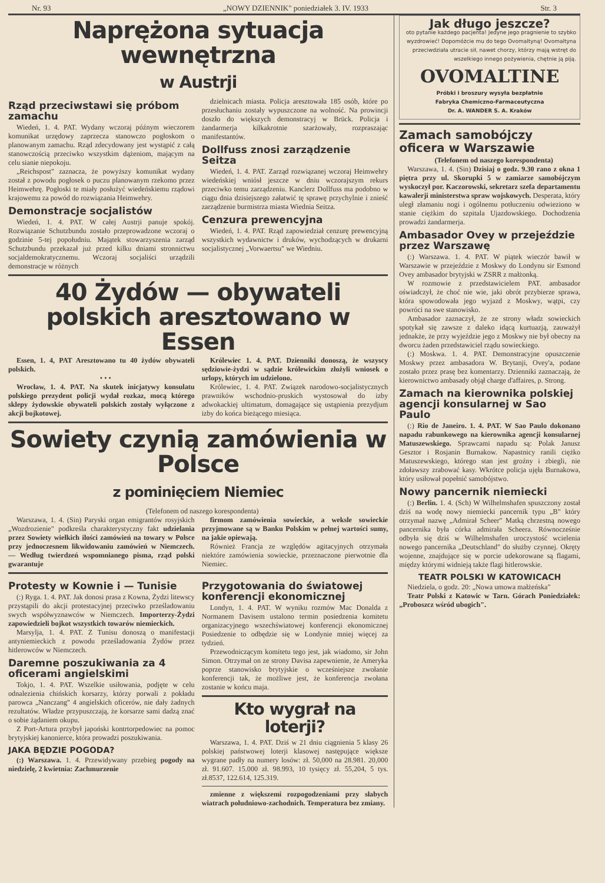Nr. 93 „NOWY DZIENNIK" poniedziałek 3. IV. 1933 Str. 3
Naprężona sytuacja wewnętrzna
w Austrji
Rząd przeciwstawi się próbom zamachu
Wiedeń, 1. 4. PAT. Wydany wczoraj późnym wieczorem komunikat urzędowy zaprzecza stanowczo pogłoskom o planowanym zamachu. Rząd zdecydowany jest wystąpić z całą stanowczością przeciwko wszystkim dążeniom, mającym na celu sianie niepokoju.
„Reichspost" zaznacza, że powyższy komunikat wydany został z powodu pogłosek o puczu planowanym rzekomo przez Heimwehrę. Pogłoski te miały posłużyć wiedeńskiemu rządowi krajowemu za powód do rozwiązania Heimwehry.
Demonstracje socjalistów
Wiedeń, 1. 4. PAT. W całej Austrji panuje spokój. Rozwiązanie Schutzbundu zostało przeprowadzone wczoraj o godzinie 5-tej popołudniu. Majątek stowarzyszenia zarząd Schutzbundu przekazał już przed kilku dniami stronnictwu socjaldemokratycznemu. Wczoraj socjaliści urządzili demonstracje w różnych
dzielnicach miasta. Policja aresztowała 185 osób, które po przesłuchaniu zostały wypuszczone na wolność. Na prowincji doszło do większych demonstracyj w Brück. Policja i żandarmerja kilkakrotnie szarżowały, rozpraszając manifestantów.
Dollfuss znosi zarządzenie Seitza
Wiedeń, 1. 4. PAT. Zarząd rozwiązanej wczoraj Heimwehry wiedeńskiej wniósł jeszcze w dniu wczorajszym rekurs przeciwko temu zarządzeniu. Kanclerz Dollfuss ma podobno w ciągu dnia dzisiejszego załatwić tę sprawę przychylnie i znieść zarządzenie burmistrza miasta Wiednia Seitza.
Cenzura prewencyjna
Wiedeń, 1. 4. PAT. Rząd zapowiedział cenzurę prewencyjną wszystkich wydawnictw i druków, wychodzących w drukarni socjalistycznej „Vorwaertsu" we Wiedniu.
40 Żydów — obywateli polskich aresztowano w Essen
Essen, 1. 4, PAT Aresztowano tu 40 żydów obywateli polskich.
• • •
Wrocław, 1. 4. PAT. Na skutek inicjatywy konsulatu polskiego prezydent policji wydał rozkaz, mocą którego sklepy żydowskie obywateli polskich zostały wyłączone z akcji bojkotowej.
Królewiec 1. 4. PAT. Dzienniki donoszą, że wszyscy sędziowie-żydzi w sądzie królewickim złożyli wniosek o urlopy, których im udzielono.
Królewiec, 1. 4. PAT. Związek narodowo-socjalistycznych prawników wschodnio-pruskich wystosował do izby adwokackiej ultimatum, domagające się ustąpienia prezydjum izby do końca bieżącego miesiąca.
Sowiety czynią zamówienia w Polsce
z pominięciem Niemiec
(Telefonem od naszego korespondenta)
Warszawa, 1. 4. (Sin) Paryski organ emigrantów rosyjskich „Wozdrozienie" podkreśla charakterystyczny fakt udzielania przez Sowiety wielkich ilości zamówień na towary w Polsce przy jednoczesnem likwidowaniu zamówień w Niemczech. — Według twierdzeń wspomnianego pisma, rząd polski gwarantuje
firmom zamówienia sowieckie, a weksle sowieckie przyjmowane są w Banku Polskim w pełnej wartości sumy, na jakie opiewają.
Również Francja ze względów agitacyjnych otrzymała niektóre zamówienia sowieckie, przeznaczone pierwotnie dla Niemiec.
Protesty w Kownie i — Tunisie
(:) Ryga. 1. 4. PAT. Jak donosi prasa z Kowna, Żydzi litewscy przystąpili do akcji protestacyjnej przeciwko prześladowaniu swych współwyznawców w Niemczech. Importerzy-Żydzi zapowiedzieli bojkot wszystkich towarów niemieckich.
Marsylja, 1. 4. PAT. Z Tunisu donoszą o manifestacji antyniemieckich z powodu prześladowania Żydów przez hitlerowców w Niemczech.
Daremne poszukiwania za 4 oficerami angielskimi
Tokjo, 1. 4. PAT. Wszelkie usiłowania, podjęte w celu odnalezienia chińskich korsarzy, którzy porwali z pokładu parowca „Nanczang" 4 angielskich oficerów, nie dały żadnych rezultatów. Władze przypuszczają, że korsarze sami dadzą znać o sobie żądaniem okupu.
Z Port-Artura przybył japoński kontrtorpedowiec na pomoc brytyjskiej kanonierce, która prowadzi poszukiwania.
JAKA BĘDZIE POGODA?
(:) Warszawa. 1. 4. Przewidywany przebieg pogody na niedzielę, 2 kwietnia: Zachmurzenie
Przygotowania do światowej konferencji ekonomicznej
Londyn, 1. 4. PAT. W wyniku rozmów Mac Donalda z Normanem Davisem ustalono termin posiedzenia komitetu organizacyjnego wszechświatowej konferencji ekonomicznej Posiedzenie to odbędzie się w Londynie mniej więcej za tydzień.
Przewodniczącym komitetu tego jest, jak wiadomo, sir John Simon. Otrzymał on ze strony Davisa zapewnienie, że Ameryka poprze stanowisko brytyjskie o wcześniejsze zwołanie konferencji tak, że możliwe jest, że konferencja zwołana zostanie w końcu maja.
Kto wygrał na loterji?
Warszawa, 1. 4. PAT. Dziś w 21 dniu ciągnienia 5 klasy 26 polskiej państwowej loterji klasowej następujące większe wygrane padły na numery losów: zł. 50,000 na 28.981. 20,000 zł. 91.607. 15.000 zł. 98.993, 10 tysięcy zł. 55,204, 5 tys. zł.8537, 122.614, 125.319.
zmienne z większemi rozpogodzeniami przy słabych wiatrach południowo-zachodnich. Temperatura bez zmiany.
Jak długo jeszcze?
oto pytanie każdego pacjenta! Jedyne jego pragnienie to szybko wyzdrowieć! Dopomóżcie mu do tego Ovomaltyną! Ovomaltyna przeciwdziała utracie sił, nawet chorzy, którzy mają wstręt do wszelkiego innego pożywienia, chętnie ją piją.
OVOMALTINE
Próbki i broszury wysyła bezpłatnie
Fabryka Chemiczno-Farmaceutyczna
Dr. A. WANDER S. A. Kraków
Zamach samobójczy oficera w Warszawie
(Telefonem od naszego korespondenta)
Warszawa, 1. 4. (Sin) Dzisiaj o godz. 9.30 rano z okna 1 piętra przy ul. Skorupki 5 w zamiarze samobójczym wyskoczył por. Kaczorowski, sekretarz szefa departamentu kawalerji ministerstwa spraw wojskowych. Desperata, który uległ złamaniu nogi i ogólnemu potłuczeniu odwieziono w stanie ciężkim do szpitala Ujazdowskiego. Dochodzenia prowadzi żandarmerja.
Ambasador Ovey w przejeździe przez Warszawę
(:) Warszawa. 1. 4. PAT. W piątek wieczór bawił w Warszawie w przejeździe z Moskwy do Londynu sir Esmond Ovey ambasador brytyjski w ZSRR z małżonką.
W rozmowie z przedstawicielem PAT. ambasador oświadczył, że choć nie wie, jaki obrót przybierze sprawa, która spowodowała jego wyjazd z Moskwy, wątpi, czy powróci na swe stanowisko.
Ambasador zaznaczył, że ze strony władz sowieckich spotykał się zawsze z daleko idącą kurtuazją, zauważył jednakże, że przy wyjeździe jego z Moskwy nie był obecny na dworcu żaden przedstawiciel rządu sowieckiego.
(:) Moskwa. 1. 4. PAT. Demonstracyjne opuszczenie Moskwy przez ambasadora W. Brytanji, Ovey'a, podane zostało przez prasę bez komentarzy. Dzienniki zaznaczają, że kierownictwo ambasady objął charge d'affaires, p. Strong.
Zamach na kierownika polskiej agencji konsularnej w Sao Paulo
(:) Rio de Janeiro. 1. 4. PAT. W Sao Paulo dokonano napadu rabunkowego na kierownika agencji konsularnej Matuszewskiego. Sprawcami napadu są: Polak Janusz Gesztor i Rosjanin Burnakow. Napastnicy ranili ciężko Matuszewskiego, którego stan jest groźny i zbiegli, nie zdoławszy zrabować kasy. Wkrótce policja ujęła Burnakowa, który usiłował popełnić samobójstwo.
Nowy pancernik niemiecki
(:) Berlin. 1. 4. (Sch) W Wilhelmshafen spuszczony został dziś na wodę nowy niemiecki pancernik typu „B" który otrzymał nazwę „Admirał Scheer" Matką chrzestną nowego pancernika była córka admirała Scheera. Równocześnie odbyła się dziś w Wilhelmshafen uroczystość wcielenia nowego pancernika „Deutschland" do służby czynnej. Okręty wojenne, znajdujące się w porcie udekorowane są flagami, między którymi widnieją także flagi hitlerowskie.
TEATR POLSKI W KATOWICACH
Niedziela, o godz. 20: „Nowa umowa małżeńska"
Teatr Polski z Katowic w Tarn. Górach Poniedziałek: „Proboszcz wśród ubogich".